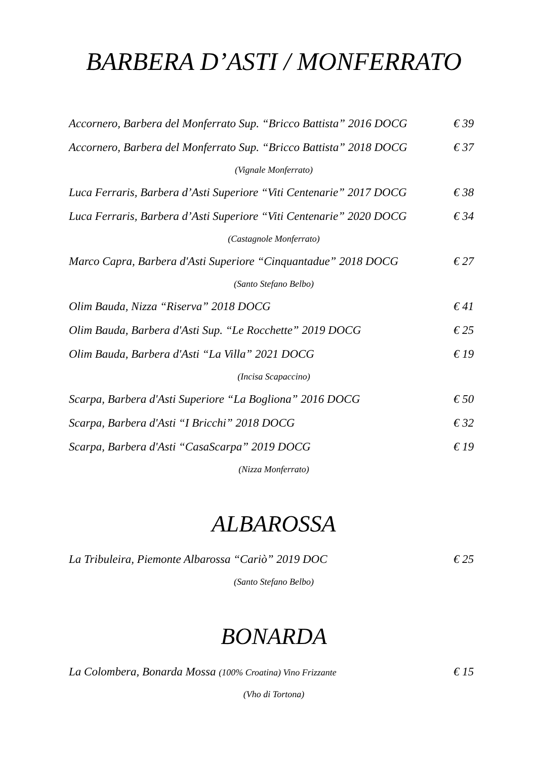BARBERA D’ASTI / MONFERRATO
Accornero, Barbera del Monferrato Sup. “Bricco Battista” 2016 DOCG € 39
Accornero, Barbera del Monferrato Sup. “Bricco Battista” 2018 DOCG € 37
(Vignale Monferrato)
Luca Ferraris, Barbera d’Asti Superiore “Viti Centenarie” 2017 DOCG € 38
Luca Ferraris, Barbera d’Asti Superiore “Viti Centenarie” 2020 DOCG € 34
(Castagnole Monferrato)
Marco Capra, Barbera d'Asti Superiore “Cinquantadue” 2018 DOCG € 27
(Santo Stefano Belbo)
Olim Bauda, Nizza “Riserva” 2018 DOCG € 41
Olim Bauda, Barbera d'Asti Sup. “Le Rocchette” 2019 DOCG € 25
Olim Bauda, Barbera d'Asti “La Villa” 2021 DOCG € 19
(Incisa Scapaccino)
Scarpa, Barbera d'Asti Superiore “La Bogliona” 2016 DOCG € 50
Scarpa, Barbera d'Asti “I Bricchi” 2018 DOCG € 32
Scarpa, Barbera d'Asti “CasaScarpa” 2019 DOCG € 19
(Nizza Monferrato)
ALBAROSSA
La Tribuleira, Piemonte Albarossa “Cariò” 2019 DOC € 25
(Santo Stefano Belbo)
BONARDA
La Colombera, Bonarda Mossa (100% Croatina) Vino Frizzante € 15
(Vho di Tortona)